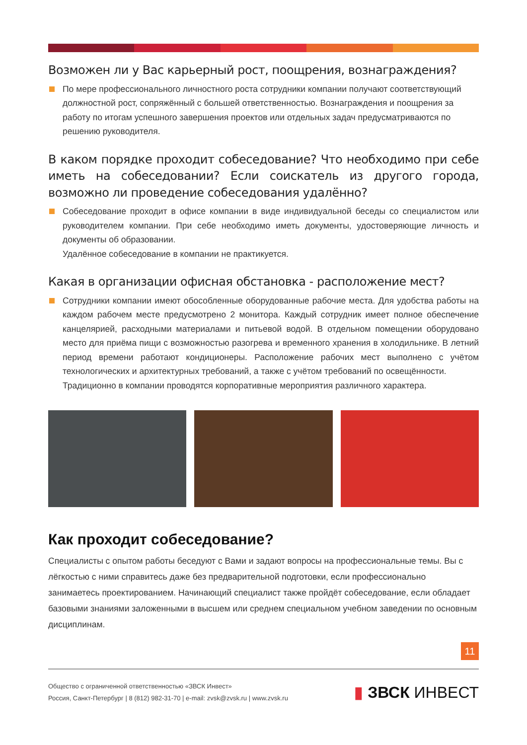Возможен ли у Вас карьерный рост, поощрения, вознаграждения?
По мере профессионального личностного роста сотрудники компании получают соответствующий должностной рост, сопряжённый с большей ответственностью. Вознаграждения и поощрения за работу по итогам успешного завершения проектов или отдельных задач предусматриваются по решению руководителя.
В каком порядке проходит собеседование? Что необходимо при себе иметь на собеседовании? Если соискатель из другого города, возможно ли проведение собеседования удалённо?
Собеседование проходит в офисе компании в виде индивидуальной беседы со специалистом или руководителем компании. При себе необходимо иметь документы, удостоверяющие личность и документы об образовании.
Удалённое собеседование в компании не практикуется.
Какая в организации офисная обстановка - расположение мест?
Сотрудники компании имеют обособленные оборудованные рабочие места. Для удобства работы на каждом рабочем месте предусмотрено 2 монитора. Каждый сотрудник имеет полное обеспечение канцелярией, расходными материалами и питьевой водой. В отдельном помещении оборудовано место для приёма пищи с возможностью разогрева и временного хранения в холодильнике. В летний период времени работают кондиционеры. Расположение рабочих мест выполнено с учётом технологических и архитектурных требований, а также с учётом требований по освещённости.
Традиционно в компании проводятся корпоративные мероприятия различного характера.
Как проходит собеседование?
Специалисты с опытом работы беседуют с Вами и задают вопросы на профессиональные темы. Вы с лёгкостью с ними справитесь даже без предварительной подготовки, если профессионально занимаетесь проектированием. Начинающий специалист также пройдёт собеседование, если обладает базовыми знаниями заложенными в высшем или среднем специальном учебном заведении по основным дисциплинам.
11
Общество с ограниченной ответственностью «ЗВСК Инвест»
Россия, Санкт-Петербург | 8 (812) 982-31-70 | e-mail: zvsk@zvsk.ru | www.zvsk.ru
▮ ЗВСК ИНВЕСТ